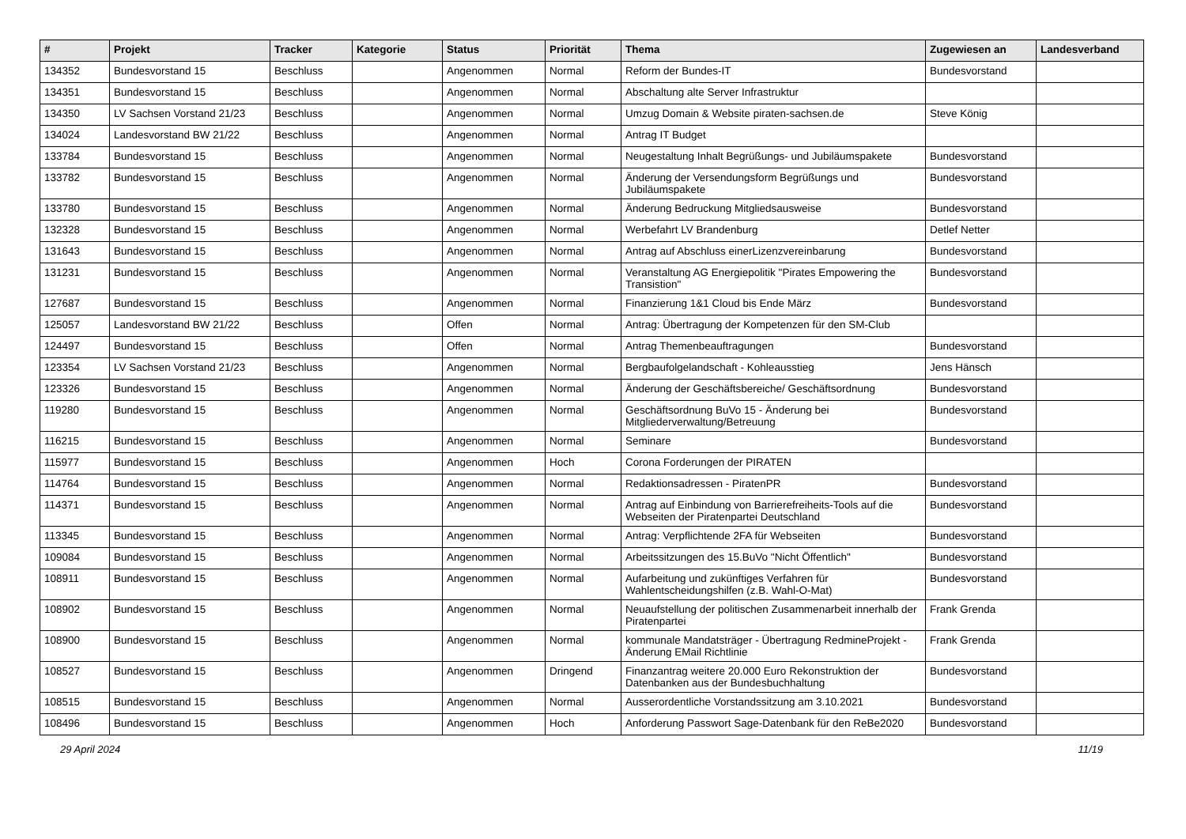| # | Projekt | Tracker | Kategorie | Status | Priorität | Thema | Zugewiesen an | Landesverband |
| --- | --- | --- | --- | --- | --- | --- | --- | --- |
| 134352 | Bundesvorstand 15 | Beschluss | | Angenommen | Normal | Reform der Bundes-IT | Bundesvorstand | |
| 134351 | Bundesvorstand 15 | Beschluss | | Angenommen | Normal | Abschaltung alte Server Infrastruktur | | |
| 134350 | LV Sachsen Vorstand 21/23 | Beschluss | | Angenommen | Normal | Umzug Domain & Website piraten-sachsen.de | Steve König | |
| 134024 | Landesvorstand BW 21/22 | Beschluss | | Angenommen | Normal | Antrag IT Budget | | |
| 133784 | Bundesvorstand 15 | Beschluss | | Angenommen | Normal | Neugestaltung Inhalt Begrüßungs- und Jubiläumspakete | Bundesvorstand | |
| 133782 | Bundesvorstand 15 | Beschluss | | Angenommen | Normal | Änderung der Versendungsform Begrüßungs und Jubiläumspakete | Bundesvorstand | |
| 133780 | Bundesvorstand 15 | Beschluss | | Angenommen | Normal | Änderung Bedruckung Mitgliedsausweise | Bundesvorstand | |
| 132328 | Bundesvorstand 15 | Beschluss | | Angenommen | Normal | Werbefahrt LV Brandenburg | Detlef Netter | |
| 131643 | Bundesvorstand 15 | Beschluss | | Angenommen | Normal | Antrag auf Abschluss einerLizenzvereinbarung | Bundesvorstand | |
| 131231 | Bundesvorstand 15 | Beschluss | | Angenommen | Normal | Veranstaltung AG Energiepolitik "Pirates Empowering the Transistion" | Bundesvorstand | |
| 127687 | Bundesvorstand 15 | Beschluss | | Angenommen | Normal | Finanzierung 1&1 Cloud bis Ende März | Bundesvorstand | |
| 125057 | Landesvorstand BW 21/22 | Beschluss | | Offen | Normal | Antrag: Übertragung der Kompetenzen für den SM-Club | | |
| 124497 | Bundesvorstand 15 | Beschluss | | Offen | Normal | Antrag Themenbeauftragungen | Bundesvorstand | |
| 123354 | LV Sachsen Vorstand 21/23 | Beschluss | | Angenommen | Normal | Bergbaufolgelandschaft - Kohleausstieg | Jens Hänsch | |
| 123326 | Bundesvorstand 15 | Beschluss | | Angenommen | Normal | Änderung der Geschäftsbereiche/ Geschäftsordnung | Bundesvorstand | |
| 119280 | Bundesvorstand 15 | Beschluss | | Angenommen | Normal | Geschäftsordnung BuVo 15 - Änderung bei Mitgliederverwaltung/Betreuung | Bundesvorstand | |
| 116215 | Bundesvorstand 15 | Beschluss | | Angenommen | Normal | Seminare | Bundesvorstand | |
| 115977 | Bundesvorstand 15 | Beschluss | | Angenommen | Hoch | Corona Forderungen der PIRATEN | | |
| 114764 | Bundesvorstand 15 | Beschluss | | Angenommen | Normal | Redaktionsadressen - PiratenPR | Bundesvorstand | |
| 114371 | Bundesvorstand 15 | Beschluss | | Angenommen | Normal | Antrag auf Einbindung von Barrierefreiheits-Tools auf die Webseiten der Piratenpartei Deutschland | Bundesvorstand | |
| 113345 | Bundesvorstand 15 | Beschluss | | Angenommen | Normal | Antrag: Verpflichtende 2FA für Webseiten | Bundesvorstand | |
| 109084 | Bundesvorstand 15 | Beschluss | | Angenommen | Normal | Arbeitssitzungen des 15.BuVo "Nicht Öffentlich" | Bundesvorstand | |
| 108911 | Bundesvorstand 15 | Beschluss | | Angenommen | Normal | Aufarbeitung und zukünftiges Verfahren für Wahlentscheidungshilfen (z.B. Wahl-O-Mat) | Bundesvorstand | |
| 108902 | Bundesvorstand 15 | Beschluss | | Angenommen | Normal | Neuaufstellung der politischen Zusammenarbeit innerhalb der Piratenpartei | Frank Grenda | |
| 108900 | Bundesvorstand 15 | Beschluss | | Angenommen | Normal | kommunale Mandatsträger - Übertragung RedmineProjekt - Änderung EMail Richtlinie | Frank Grenda | |
| 108527 | Bundesvorstand 15 | Beschluss | | Angenommen | Dringend | Finanzantrag weitere 20.000 Euro Rekonstruktion der Datenbanken aus der Bundesbuchhaltung | Bundesvorstand | |
| 108515 | Bundesvorstand 15 | Beschluss | | Angenommen | Normal | Ausserordentliche Vorstandssitzung am 3.10.2021 | Bundesvorstand | |
| 108496 | Bundesvorstand 15 | Beschluss | | Angenommen | Hoch | Anforderung Passwort Sage-Datenbank für den ReBe2020 | Bundesvorstand | |
29 April 2024 11/19